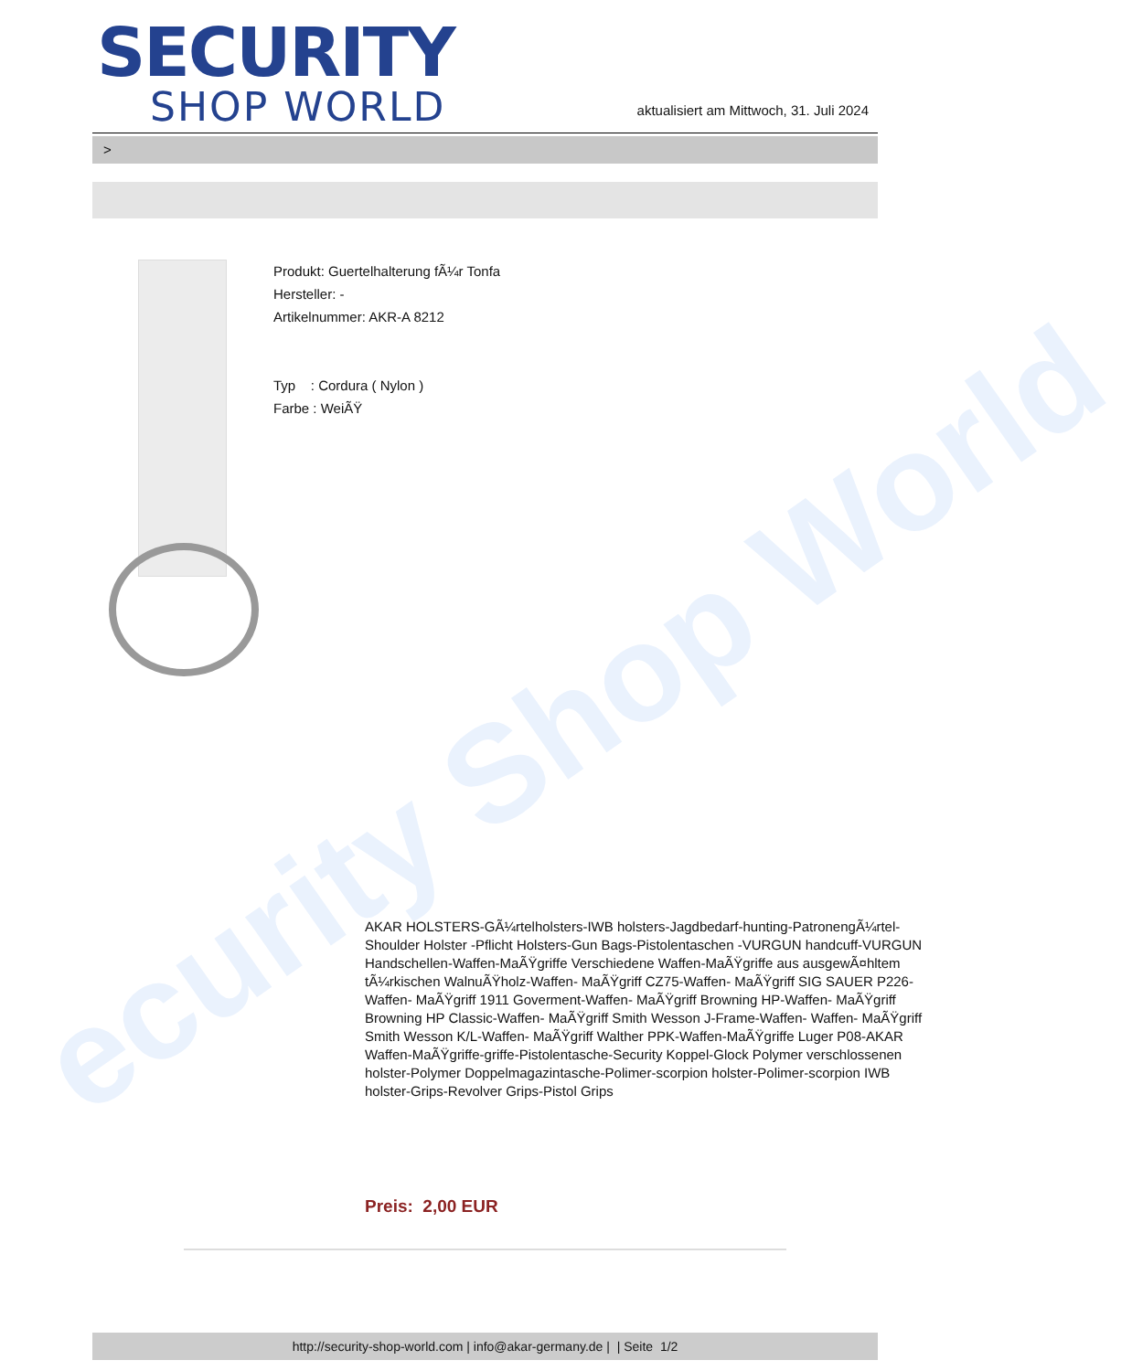ecurity Shop World
SECURITY
SHOP WORLD
aktualisiert am Mittwoch, 31. Juli 2024
>
Produkt: Guertelhalterung fÃ¼r Tonfa
Hersteller: -
Artikelnummer: AKR-A 8212
Typ : Cordura ( Nylon )
Farbe : WeiÃŸ
AKAR HOLSTERS-GÃ¼rtelholsters-IWB holsters-Jagdbedarf-hunting-PatronengÃ¼rtel- Shoulder Holster -Pflicht Holsters-Gun Bags-Pistolentaschen -VURGUN handcuff-VURGUN Handschellen-Waffen-MaÃŸgriffe Verschiedene Waffen-MaÃŸgriffe aus ausgewÃ¤hltem tÃ¼rkischen WalnuÃŸholz-Waffen- MaÃŸgriff CZ75-Waffen- MaÃŸgriff SIG SAUER P226-Waffen- MaÃŸgriff 1911 Goverment-Waffen- MaÃŸgriff Browning HP-Waffen- MaÃŸgriff Browning HP Classic-Waffen- MaÃŸgriff Smith Wesson J-Frame-Waffen- Waffen- MaÃŸgriff Smith Wesson K/L-Waffen- MaÃŸgriff Walther PPK-Waffen-MaÃŸgriffe Luger P08-AKAR Waffen-MaÃŸgriffe-griffe-Pistolentasche-Security Koppel-Glock Polymer verschlossenen holster-Polymer Doppelmagazintasche-Polimer-scorpion holster-Polimer-scorpion IWB holster-Grips-Revolver Grips-Pistol Grips
Preis: 2,00 EUR
http://security-shop-world.com | info@akar-germany.de | | Seite 1/2